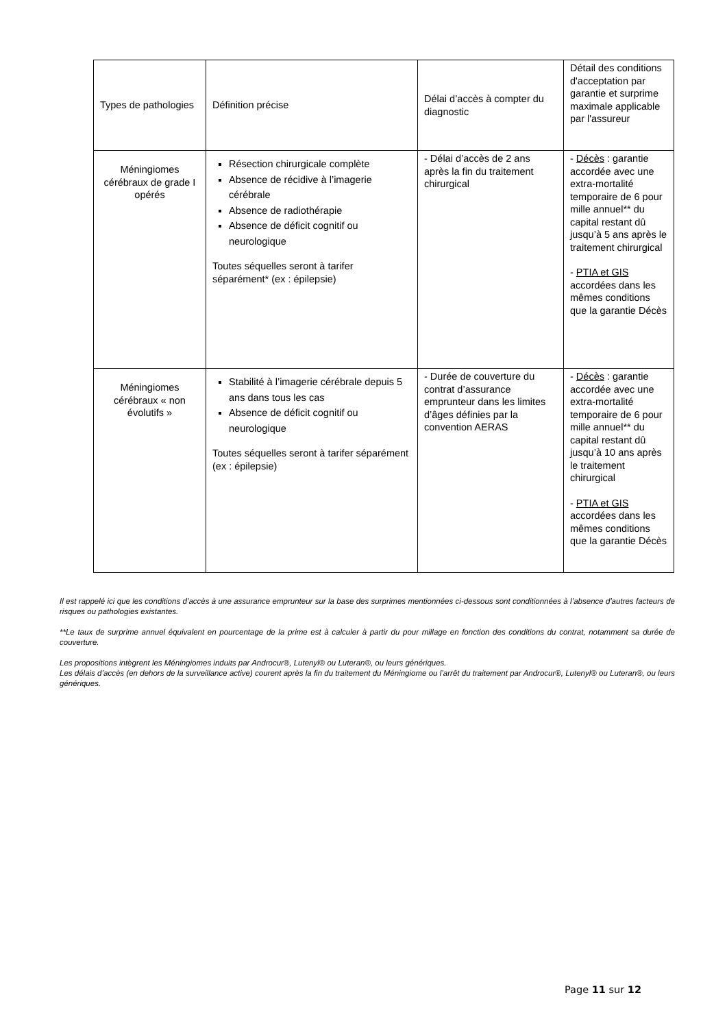| Types de pathologies | Définition précise | Délai d’accès à compter du diagnostic | Détail des conditions d'acceptation par garantie et surprime maximale applicable par l'assureur |
| Méningiomes cérébraux de grade I opérés | Résection chirurgicale complète Absence de récidive à l’imagerie cérébrale Absence de radiothérapie Absence de déficit cognitif ou neurologique Toutes séquelles seront à tarifer séparément* (ex : épilepsie) | - Délai d’accès de 2 ans après la fin du traitement chirurgical | - Décès : garantie accordée avec une extra-mortalité temporaire de 6 pour mille annuel** du capital restant dû jusqu’à 5 ans après le traitement chirurgical - PTIA et GIS accordées dans les mêmes conditions que la garantie Décès |
| Méningiomes cérébraux « non évolutifs » | Stabilité à l’imagerie cérébrale depuis 5 ans dans tous les cas Absence de déficit cognitif ou neurologique Toutes séquelles seront à tarifer séparément (ex : épilepsie) | - Durée de couverture du contrat d’assurance emprunteur dans les limites d’âges définies par la convention AERAS | - Décès : garantie accordée avec une extra-mortalité temporaire de 6 pour mille annuel** du capital restant dû jusqu’à 10 ans après le traitement chirurgical - PTIA et GIS accordées dans les mêmes conditions que la garantie Décès |
Il est rappelé ici que les conditions d’accès à une assurance emprunteur sur la base des surprimes mentionnées ci-dessous sont conditionnées à l’absence d'autres facteurs de risques ou pathologies existantes.
**Le taux de surprime annuel équivalent en pourcentage de la prime est à calculer à partir du pour millage en fonction des conditions du contrat, notamment sa durée de couverture.
Les propositions intègrent les Méningiomes induits par Androcur®, Lutenyl® ou Luteran®, ou leurs génériques.
Les délais d’accès (en dehors de la surveillance active) courent après la fin du traitement du Méningiome ou l’arrêt du traitement par Androcur®, Lutenyl® ou Luteran®, ou leurs génériques.
Page 11 sur 12